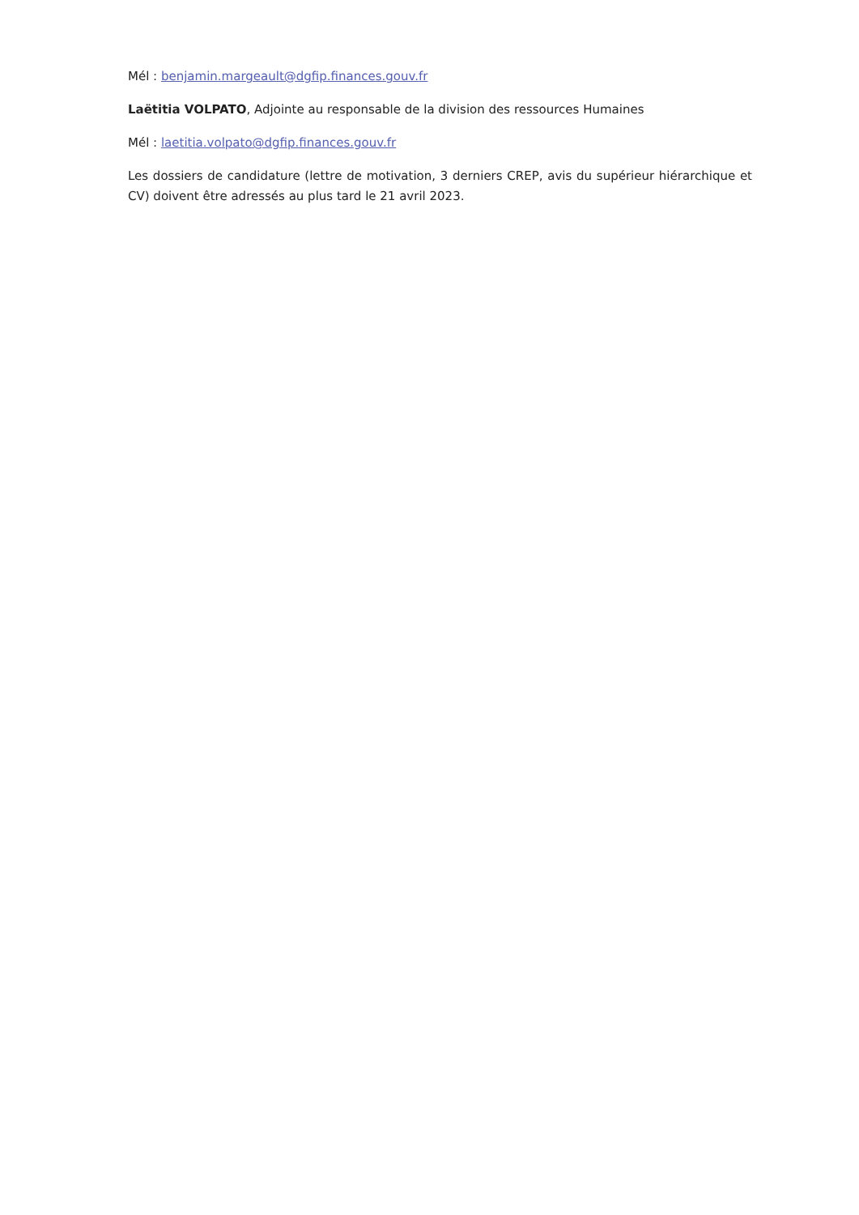Mél : benjamin.margeault@dgfip.finances.gouv.fr
Laëtitia VOLPATO, Adjointe au responsable de la division des ressources Humaines
Mél : laetitia.volpato@dgfip.finances.gouv.fr
Les dossiers de candidature (lettre de motivation, 3 derniers CREP, avis du supérieur hiérarchique et CV) doivent être adressés au plus tard le 21 avril 2023.